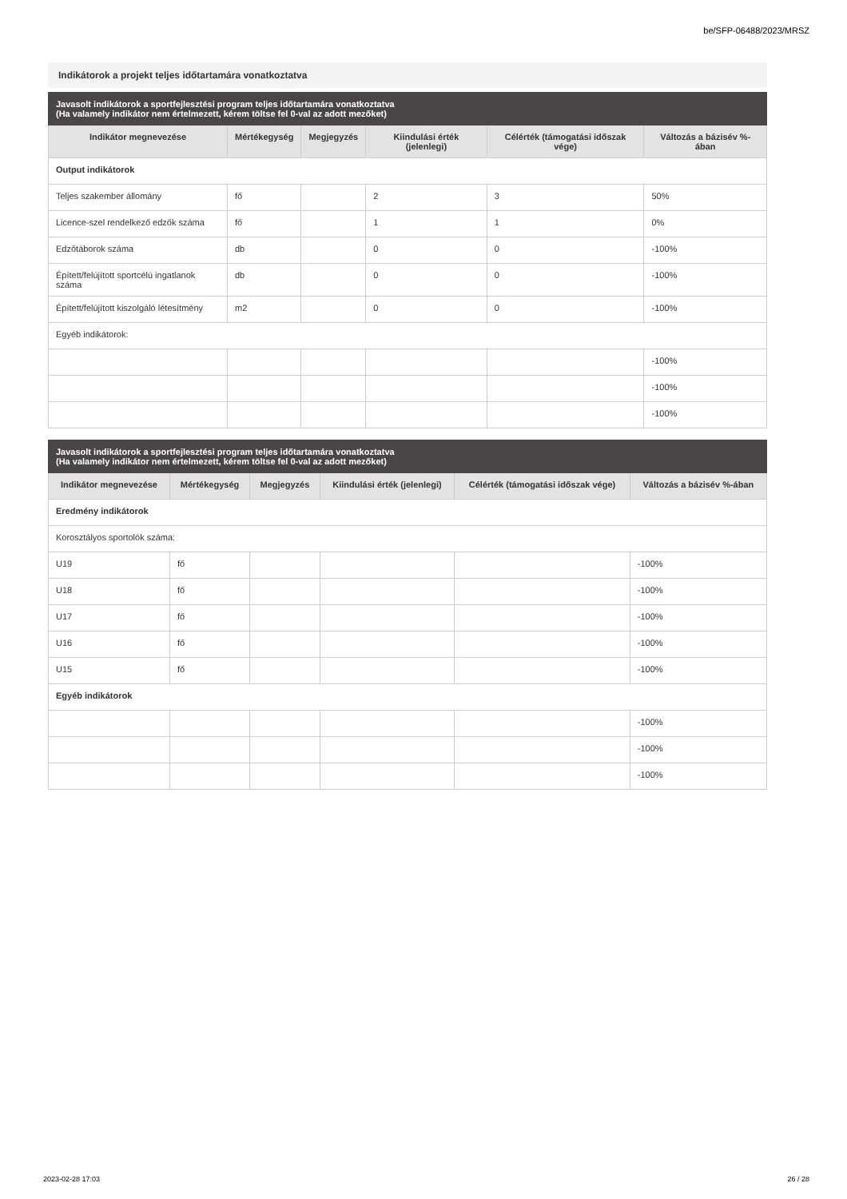be/SFP-06488/2023/MRSZ
Indikátorok a projekt teljes időtartamára vonatkoztatva
| Javasolt indikátorok a sportfejlesztési program teljes időtartamára vonatkoztatva (Ha valamely indikátor nem értelmezett, kérem töltse fel 0-val az adott mezőket) | | | | | |
| --- | --- | --- | --- | --- | --- |
| Indikátor megnevezése | Mértékegység | Megjegyzés | Kiindulási érték (jelenlegi) | Célérték (támogatási időszak vége) | Változás a bázisév %-ában |
| Output indikátorok | | | | | |
| Teljes szakember állomány | fő | | 2 | 3 | 50% |
| Licence-szel rendelkező edzők száma | fő | | 1 | 1 | 0% |
| Edzőtáborok száma | db | | 0 | 0 | -100% |
| Épített/felújított sportcélú ingatlanok száma | db | | 0 | 0 | -100% |
| Épített/felújított kiszolgáló létesítmény | m2 | | 0 | 0 | -100% |
| Egyéb indikátorok: | | | | | |
| | | | | | -100% |
| | | | | | -100% |
| | | | | | -100% |
| Javasolt indikátorok a sportfejlesztési program teljes időtartamára vonatkoztatva (Ha valamely indikátor nem értelmezett, kérem töltse fel 0-val az adott mezőket) | | | | | |
| --- | --- | --- | --- | --- | --- |
| Indikátor megnevezése | Mértékegység | Megjegyzés | Kiindulási érték (jelenlegi) | Célérték (támogatási időszak vége) | Változás a bázisév %-ában |
| Eredmény indikátorok | | | | | |
| Korosztályos sportolók száma: | | | | | |
| U19 | fő | | | | -100% |
| U18 | fő | | | | -100% |
| U17 | fő | | | | -100% |
| U16 | fő | | | | -100% |
| U15 | fő | | | | -100% |
| Egyéb indikátorok | | | | | |
| | | | | | -100% |
| | | | | | -100% |
| | | | | | -100% |
2023-02-28 17:03 26 / 28